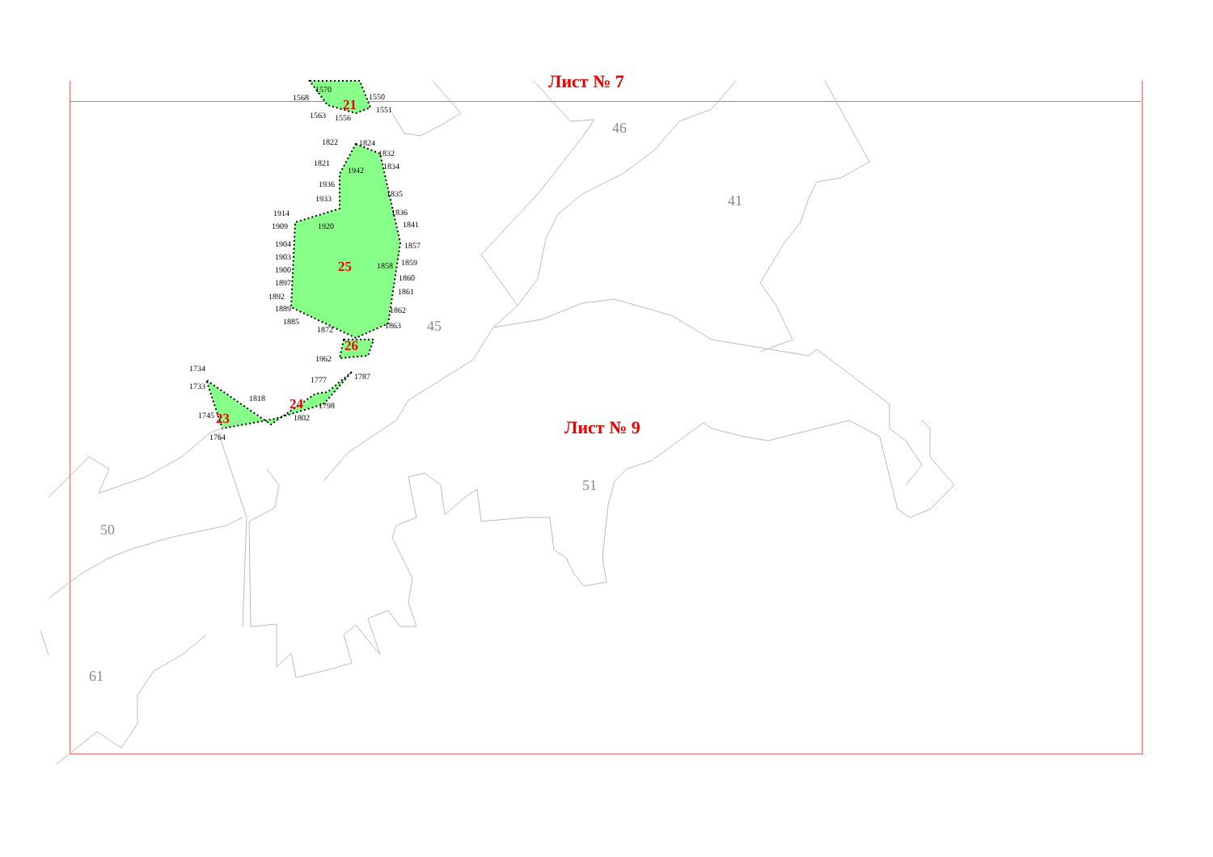Лист № 7
Лист № 9
46
41
45
51
50
61
21
25
26
24
23
1570
1568 1550
1551
1563 1556
1822 1824
1832
1821 1834
1942
1936
1835
1933
1914 1836
1909 1920 1841
1857
1904
1903
1858 1859
1900
1860
1897
1861
1892
1862
1889
1885 1863
1872
1962
1734
1777 1787
1733
1818
1798
1745 1802
1764